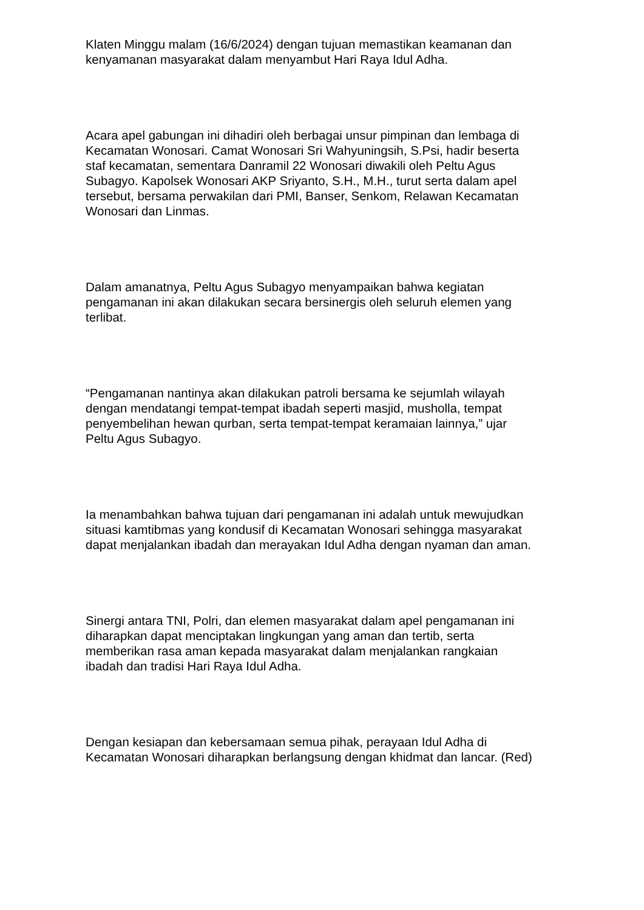Klaten Minggu malam (16/6/2024) dengan tujuan memastikan keamanan dan
kenyamanan masyarakat dalam menyambut Hari Raya Idul Adha.
Acara apel gabungan ini dihadiri oleh berbagai unsur pimpinan dan lembaga di
Kecamatan Wonosari. Camat Wonosari Sri Wahyuningsih, S.Psi, hadir beserta
staf kecamatan, sementara Danramil 22 Wonosari diwakili oleh Peltu Agus
Subagyo. Kapolsek Wonosari AKP Sriyanto, S.H., M.H., turut serta dalam apel
tersebut, bersama perwakilan dari PMI, Banser, Senkom, Relawan Kecamatan
Wonosari dan Linmas.
Dalam amanatnya, Peltu Agus Subagyo menyampaikan bahwa kegiatan
pengamanan ini akan dilakukan secara bersinergis oleh seluruh elemen yang
terlibat.
“Pengamanan nantinya akan dilakukan patroli bersama ke sejumlah wilayah
dengan mendatangi tempat-tempat ibadah seperti masjid, musholla, tempat
penyembelihan hewan qurban, serta tempat-tempat keramaian lainnya,” ujar
Peltu Agus Subagyo.
Ia menambahkan bahwa tujuan dari pengamanan ini adalah untuk mewujudkan
situasi kamtibmas yang kondusif di Kecamatan Wonosari sehingga masyarakat
dapat menjalankan ibadah dan merayakan Idul Adha dengan nyaman dan aman.
Sinergi antara TNI, Polri, dan elemen masyarakat dalam apel pengamanan ini
diharapkan dapat menciptakan lingkungan yang aman dan tertib, serta
memberikan rasa aman kepada masyarakat dalam menjalankan rangkaian
ibadah dan tradisi Hari Raya Idul Adha.
Dengan kesiapan dan kebersamaan semua pihak, perayaan Idul Adha di
Kecamatan Wonosari diharapkan berlangsung dengan khidmat dan lancar. (Red)